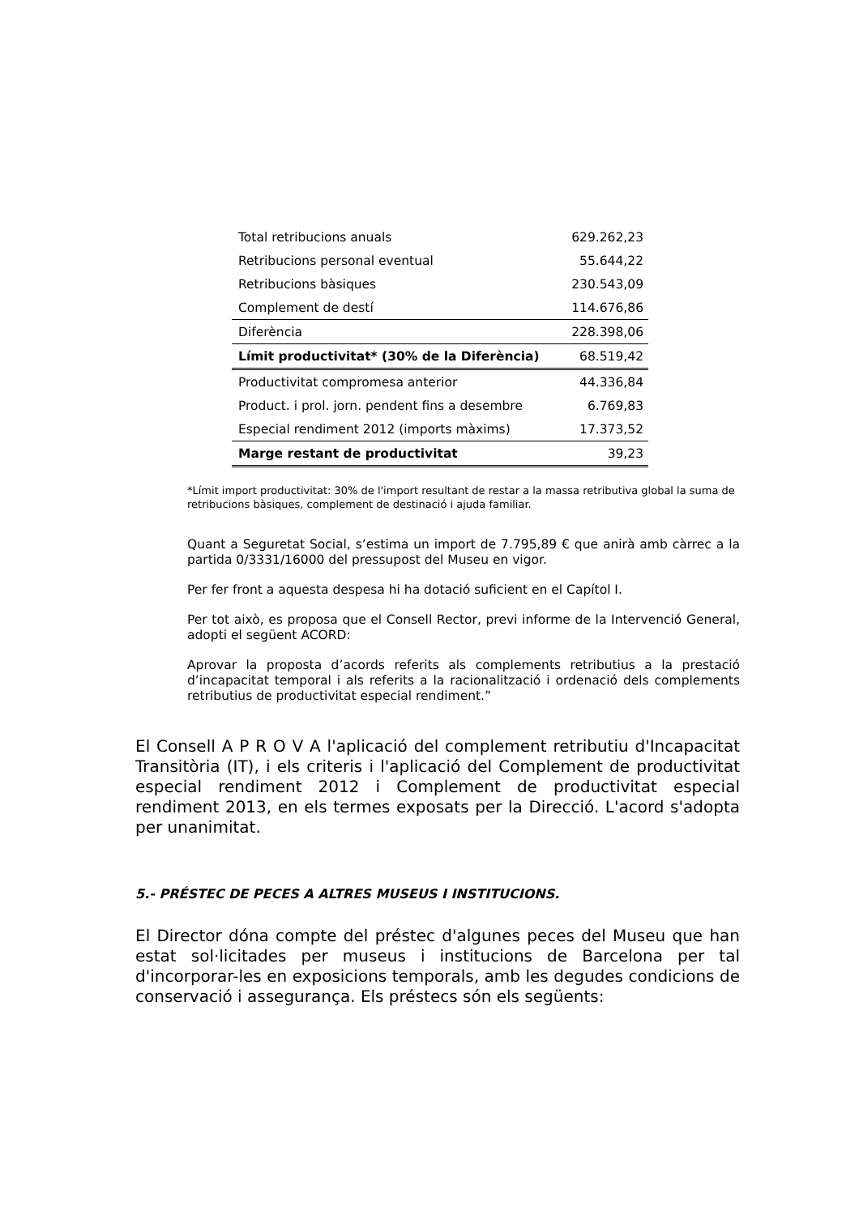| Total retribucions anuals | 629.262,23 |
| Retribucions personal eventual | 55.644,22 |
| Retribucions bàsiques | 230.543,09 |
| Complement de destí | 114.676,86 |
| Diferència | 228.398,06 |
| Límit productivitat* (30% de la Diferència) | 68.519,42 |
| Productivitat compromesa anterior | 44.336,84 |
| Product. i prol. jorn. pendent fins a desembre | 6.769,83 |
| Especial rendiment 2012 (imports màxims) | 17.373,52 |
| Marge restant de productivitat | 39,23 |
*Límit import productivitat: 30% de l'import resultant de restar a la massa retributiva global la suma de retribucions bàsiques, complement de destinació i ajuda familiar.
Quant a Seguretat Social, s’estima un import de 7.795,89 € que anirà amb càrrec a la partida 0/3331/16000 del pressupost del Museu en vigor.
Per fer front a aquesta despesa hi ha dotació suficient en el Capítol I.
Per tot això, es proposa que el Consell Rector, previ informe de la Intervenció General, adopti el següent ACORD:
Aprovar la proposta d’acords referits als complements retributius a la prestació d’incapacitat temporal i als referits a la racionalització i ordenació dels complements retributius de productivitat especial rendiment.”
El Consell A P R O V A l'aplicació del complement retributiu d'Incapacitat Transitòria (IT), i els criteris i l'aplicació del Complement de productivitat especial rendiment 2012 i Complement de productivitat especial rendiment 2013, en els termes exposats per la Direcció. L'acord s'adopta per unanimitat.
5.- PRÉSTEC DE PECES A ALTRES MUSEUS I INSTITUCIONS.
El Director dóna compte del préstec d'algunes peces del Museu que han estat sol·licitades per museus i institucions de Barcelona per tal d'incorporar-les en exposicions temporals, amb les degudes condicions de conservació i assegurança. Els préstecs són els següents: